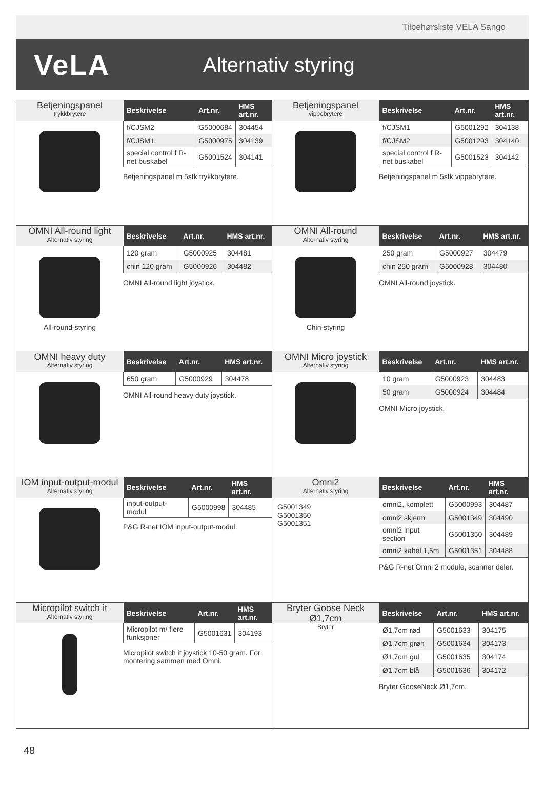Tilbehørsliste VELA Sango
VeLA
Alternativ styring
Betjeningspanel
trykkbrytere
| Beskrivelse | Art.nr. | HMS art.nr. |
| --- | --- | --- |
| f/CJSM2 | G5000684 | 304454 |
| f/CJSM1 | G5000975 | 304139 |
| special control f R-net buskabel | G5001524 | 304141 |
Betjeningspanel m 5stk trykkbrytere.
Betjeningspanel
vippebrytere
| Beskrivelse | Art.nr. | HMS art.nr. |
| --- | --- | --- |
| f/CJSM1 | G5001292 | 304138 |
| f/CJSM2 | G5001293 | 304140 |
| special control f R-net buskabel | G5001523 | 304142 |
Betjeningspanel m 5stk vippebrytere.
OMNI All-round light
Alternativ styring
All-round-styring
| Beskrivelse | Art.nr. | HMS art.nr. |
| --- | --- | --- |
| 120 gram | G5000925 | 304481 |
| chin 120 gram | G5000926 | 304482 |
OMNI All-round light joystick.
OMNI All-round
Alternativ styring
Chin-styring
| Beskrivelse | Art.nr. | HMS art.nr. |
| --- | --- | --- |
| 250 gram | G5000927 | 304479 |
| chin 250 gram | G5000928 | 304480 |
OMNI All-round joystick.
OMNI heavy duty
Alternativ styring
| Beskrivelse | Art.nr. | HMS art.nr. |
| --- | --- | --- |
| 650 gram | G5000929 | 304478 |
OMNI All-round heavy duty joystick.
OMNI Micro joystick
Alternativ styring
| Beskrivelse | Art.nr. | HMS art.nr. |
| --- | --- | --- |
| 10 gram | G5000923 | 304483 |
| 50 gram | G5000924 | 304484 |
OMNI Micro joystick.
IOM input-output-modul
Alternativ styring
| Beskrivelse | Art.nr. | HMS art.nr. |
| --- | --- | --- |
| input-output-modul | G5000998 | 304485 |
P&G R-net IOM input-output-modul.
Omni2
Alternativ styring
G5001349
G5001350
G5001351
| Beskrivelse | Art.nr. | HMS art.nr. |
| --- | --- | --- |
| omni2, komplett | G5000993 | 304487 |
| omni2 skjerm | G5001349 | 304490 |
| omni2 input section | G5001350 | 304489 |
| omni2 kabel 1,5m | G5001351 | 304488 |
P&G R-net Omni 2 module, scanner deler.
Micropilot switch it
Alternativ styring
| Beskrivelse | Art.nr. | HMS art.nr. |
| --- | --- | --- |
| Micropilot m/ flere funksjoner | G5001631 | 304193 |
Micropilot switch it joystick 10-50 gram. For montering sammen med Omni.
Bryter Goose Neck Ø1,7cm
Bryter
| Beskrivelse | Art.nr. | HMS art.nr. |
| --- | --- | --- |
| Ø1,7cm rød | G5001633 | 304175 |
| Ø1,7cm grøn | G5001634 | 304173 |
| Ø1,7cm gul | G5001635 | 304174 |
| Ø1,7cm blå | G5001636 | 304172 |
Bryter GooseNeck Ø1,7cm.
48